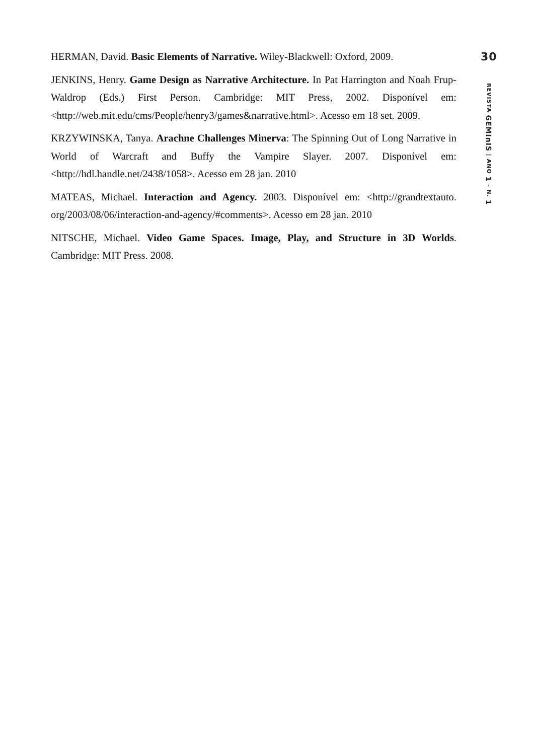HERMAN, David. Basic Elements of Narrative. Wiley-Blackwell: Oxford, 2009.
JENKINS, Henry. Game Design as Narrative Architecture. In Pat Harrington and Noah Frup-Waldrop (Eds.) First Person. Cambridge: MIT Press, 2002. Disponível em: <http://web.mit.edu/cms/People/henry3/games&narrative.html>. Acesso em 18 set. 2009.
KRZYWINSKA, Tanya. Arachne Challenges Minerva: The Spinning Out of Long Narrative in World of Warcraft and Buffy the Vampire Slayer. 2007. Disponível em: <http://hdl.handle.net/2438/1058>. Acesso em 28 jan. 2010
MATEAS, Michael. Interaction and Agency. 2003. Disponível em: <http://grandtextauto. org/2003/08/06/interaction-and-agency/#comments>. Acesso em 28 jan. 2010
NITSCHE, Michael. Video Game Spaces. Image, Play, and Structure in 3D Worlds. Cambridge: MIT Press. 2008.
30
REVISTA GEMInIS | ANO 1 - N. 1